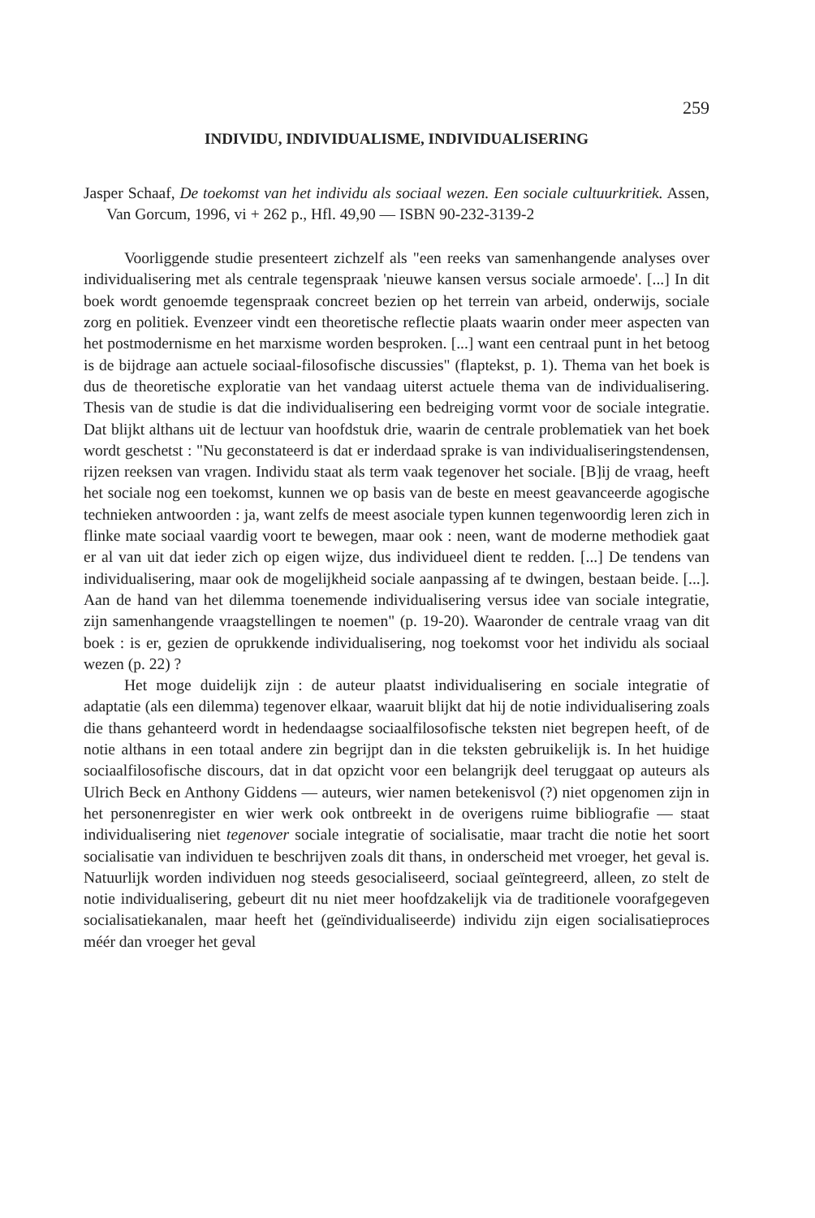259
INDIVIDU, INDIVIDUALISME, INDIVIDUALISERING
Jasper Schaaf, De toekomst van het individu als sociaal wezen. Een sociale cultuurkritiek. Assen, Van Gorcum, 1996, vi + 262 p., Hfl. 49,90 — ISBN 90-232-3139-2
Voorliggende studie presenteert zichzelf als "een reeks van samenhangende analyses over individualisering met als centrale tegenspraak 'nieuwe kansen versus sociale armoede'. [...] In dit boek wordt genoemde tegenspraak concreet bezien op het terrein van arbeid, onderwijs, sociale zorg en politiek. Evenzeer vindt een theoretische reflectie plaats waarin onder meer aspecten van het postmodernisme en het marxisme worden besproken. [...] want een centraal punt in het betoog is de bijdrage aan actuele sociaal-filosofische discussies" (flaptekst, p. 1). Thema van het boek is dus de theoretische exploratie van het vandaag uiterst actuele thema van de individualisering. Thesis van de studie is dat die individualisering een bedreiging vormt voor de sociale integratie. Dat blijkt althans uit de lectuur van hoofdstuk drie, waarin de centrale problematiek van het boek wordt geschetst : "Nu geconstateerd is dat er inderdaad sprake is van individualiseringstendensen, rijzen reeksen van vragen. Individu staat als term vaak tegenover het sociale. [B]ij de vraag, heeft het sociale nog een toekomst, kunnen we op basis van de beste en meest geavanceerde agogische technieken antwoorden : ja, want zelfs de meest asociale typen kunnen tegenwoordig leren zich in flinke mate sociaal vaardig voort te bewegen, maar ook : neen, want de moderne methodiek gaat er al van uit dat ieder zich op eigen wijze, dus individueel dient te redden. [...] De tendens van individualisering, maar ook de mogelijkheid sociale aanpassing af te dwingen, bestaan beide. [...]. Aan de hand van het dilemma toenemende individualisering versus idee van sociale integratie, zijn samenhangende vraagstellingen te noemen" (p. 19-20). Waaronder de centrale vraag van dit boek : is er, gezien de oprukkende individualisering, nog toekomst voor het individu als sociaal wezen (p. 22) ?
Het moge duidelijk zijn : de auteur plaatst individualisering en sociale integratie of adaptatie (als een dilemma) tegenover elkaar, waaruit blijkt dat hij de notie individualisering zoals die thans gehanteerd wordt in hedendaagse sociaalfilosofische teksten niet begrepen heeft, of de notie althans in een totaal andere zin begrijpt dan in die teksten gebruikelijk is. In het huidige sociaalfilosofische discours, dat in dat opzicht voor een belangrijk deel teruggaat op auteurs als Ulrich Beck en Anthony Giddens — auteurs, wier namen betekenisvol (?) niet opgenomen zijn in het personenregister en wier werk ook ontbreekt in de overigens ruime bibliografie — staat individualisering niet tegenover sociale integratie of socialisatie, maar tracht die notie het soort socialisatie van individuen te beschrijven zoals dit thans, in onderscheid met vroeger, het geval is. Natuurlijk worden individuen nog steeds gesocialiseerd, sociaal geïntegreerd, alleen, zo stelt de notie individualisering, gebeurt dit nu niet meer hoofdzakelijk via de traditionele voorafgegeven socialisatiekanalen, maar heeft het (geïndividualiseerde) individu zijn eigen socialisatieproces méér dan vroeger het geval